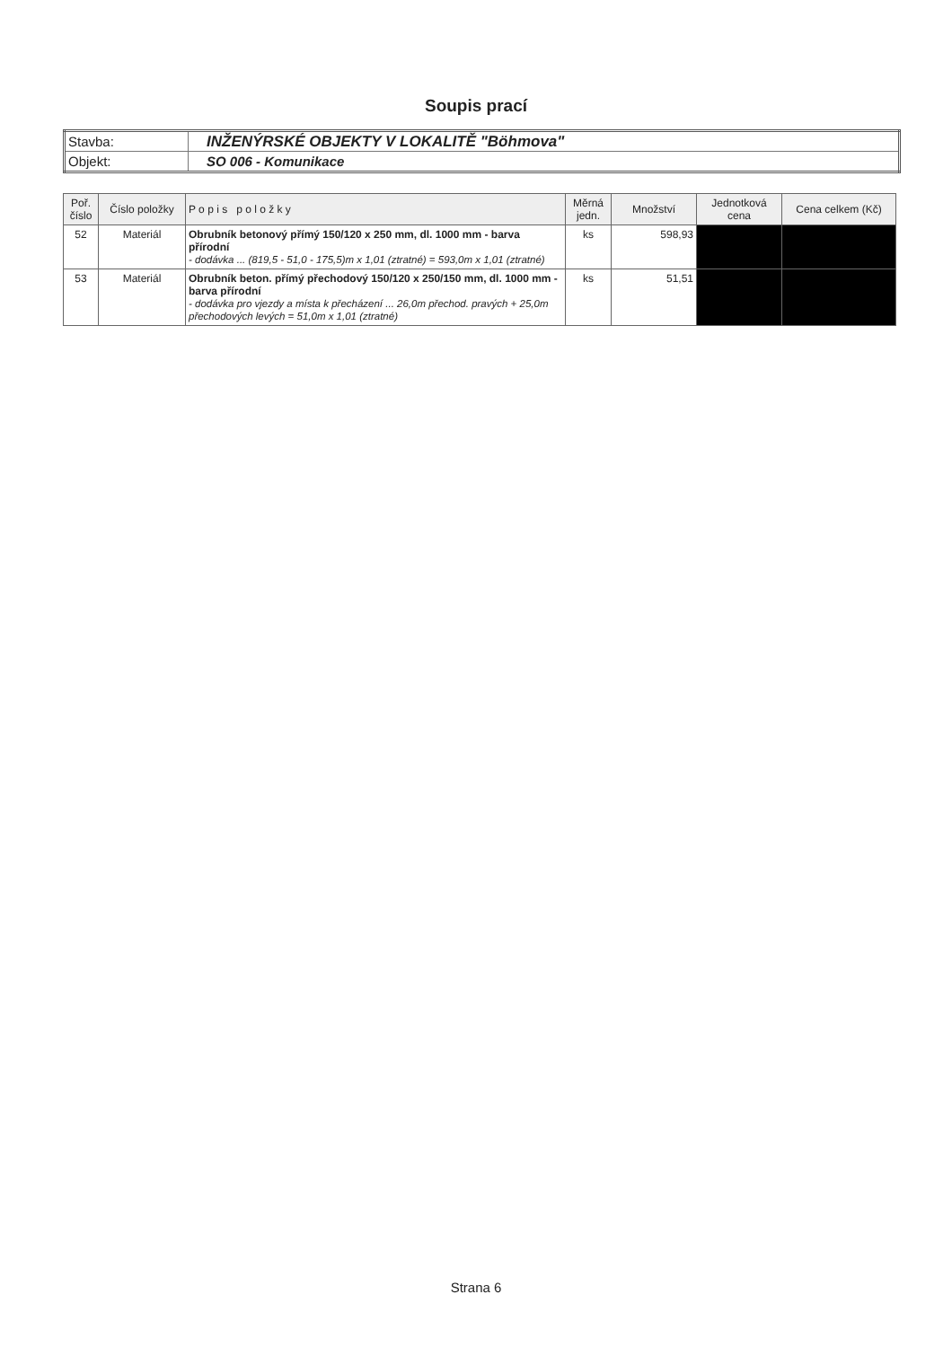Soupis prací
| Stavba: | INŽENÝRSKÉ OBJEKTY V LOKALITĚ "Böhmova" |
| Objekt: | SO 006 - Komunikace |
| Poř. číslo | Číslo položky | P o p i s p o l o ž k y | Měrná jedn. | Množství | Jednotková cena | Cena celkem (Kč) |
| --- | --- | --- | --- | --- | --- | --- |
| 52 | Materiál | Obrubník betonový přímý 150/120 x 250 mm, dl. 1000 mm - barva přírodní - dodávka ... (819,5 - 51,0 - 175,5)m x 1,01 (ztratné) = 593,0m x 1,01 (ztratné) | ks | 598,93 | | |
| 53 | Materiál | Obrubník beton. přímý přechodový 150/120 x 250/150 mm, dl. 1000 mm - barva přírodní - dodávka pro vjezdy a místa k přecházení ... 26,0m přechod. pravých + 25,0m přechodových levých = 51,0m x 1,01 (ztratné) | ks | 51,51 | | |
Strana 6